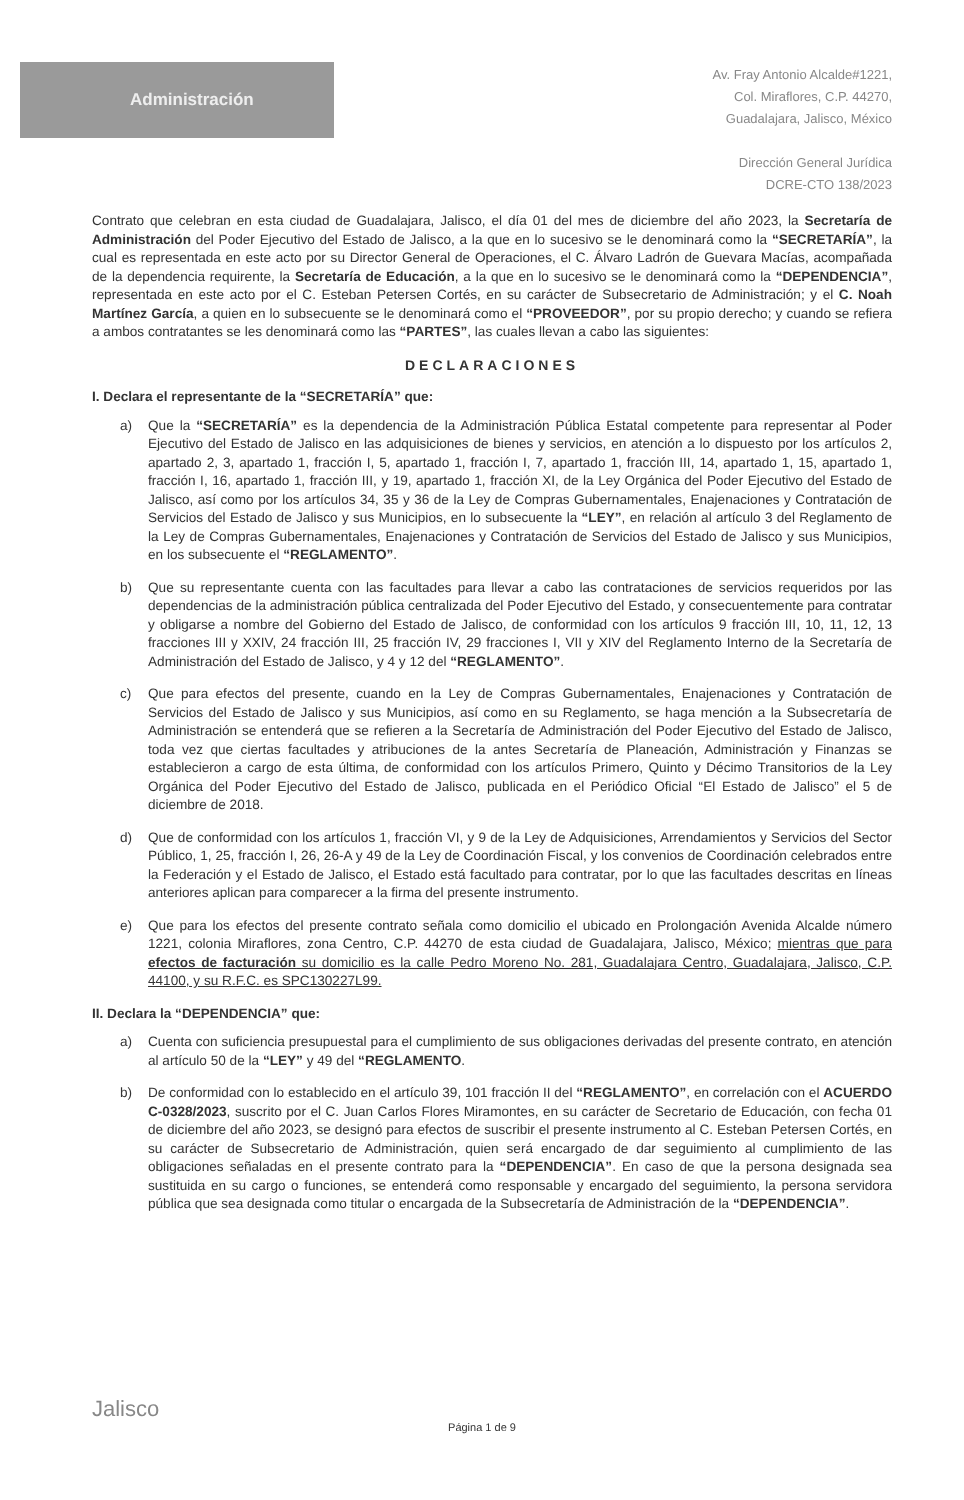Administración
Av. Fray Antonio Alcalde#1221,
Col. Miraflores, C.P. 44270,
Guadalajara, Jalisco, México
Dirección General Jurídica
DCRE-CTO 138/2023
Contrato que celebran en esta ciudad de Guadalajara, Jalisco, el día 01 del mes de diciembre del año 2023, la Secretaría de Administración del Poder Ejecutivo del Estado de Jalisco, a la que en lo sucesivo se le denominará como la “SECRETARÍA”, la cual es representada en este acto por su Director General de Operaciones, el C. Álvaro Ladrón de Guevara Macías, acompañada de la dependencia requirente, la Secretaría de Educación, a la que en lo sucesivo se le denominará como la “DEPENDENCIA”, representada en este acto por el C. Esteban Petersen Cortés, en su carácter de Subsecretario de Administración; y el C. Noah Martínez García, a quien en lo subsecuente se le denominará como el “PROVEEDOR”, por su propio derecho; y cuando se refiera a ambos contratantes se les denominará como las “PARTES”, las cuales llevan a cabo las siguientes:
DECLARACIONES
I. Declara el representante de la “SECRETARÍA” que:
a) Que la “SECRETARÍA” es la dependencia de la Administración Pública Estatal competente para representar al Poder Ejecutivo del Estado de Jalisco en las adquisiciones de bienes y servicios, en atención a lo dispuesto por los artículos 2, apartado 2, 3, apartado 1, fracción I, 5, apartado 1, fracción I, 7, apartado 1, fracción III, 14, apartado 1, 15, apartado 1, fracción I, 16, apartado 1, fracción III, y 19, apartado 1, fracción XI, de la Ley Orgánica del Poder Ejecutivo del Estado de Jalisco, así como por los artículos 34, 35 y 36 de la Ley de Compras Gubernamentales, Enajenaciones y Contratación de Servicios del Estado de Jalisco y sus Municipios, en lo subsecuente la “LEY”, en relación al artículo 3 del Reglamento de la Ley de Compras Gubernamentales, Enajenaciones y Contratación de Servicios del Estado de Jalisco y sus Municipios, en los subsecuente el “REGLAMENTO”.
b) Que su representante cuenta con las facultades para llevar a cabo las contrataciones de servicios requeridos por las dependencias de la administración pública centralizada del Poder Ejecutivo del Estado, y consecuentemente para contratar y obligarse a nombre del Gobierno del Estado de Jalisco, de conformidad con los artículos 9 fracción III, 10, 11, 12, 13 fracciones III y XXIV, 24 fracción III, 25 fracción IV, 29 fracciones I, VII y XIV del Reglamento Interno de la Secretaría de Administración del Estado de Jalisco, y 4 y 12 del “REGLAMENTO”.
c) Que para efectos del presente, cuando en la Ley de Compras Gubernamentales, Enajenaciones y Contratación de Servicios del Estado de Jalisco y sus Municipios, así como en su Reglamento, se haga mención a la Subsecretaría de Administración se entenderá que se refieren a la Secretaría de Administración del Poder Ejecutivo del Estado de Jalisco, toda vez que ciertas facultades y atribuciones de la antes Secretaría de Planeación, Administración y Finanzas se establecieron a cargo de esta última, de conformidad con los artículos Primero, Quinto y Décimo Transitorios de la Ley Orgánica del Poder Ejecutivo del Estado de Jalisco, publicada en el Periódico Oficial “El Estado de Jalisco” el 5 de diciembre de 2018.
d) Que de conformidad con los artículos 1, fracción VI, y 9 de la Ley de Adquisiciones, Arrendamientos y Servicios del Sector Público, 1, 25, fracción I, 26, 26-A y 49 de la Ley de Coordinación Fiscal, y los convenios de Coordinación celebrados entre la Federación y el Estado de Jalisco, el Estado está facultado para contratar, por lo que las facultades descritas en líneas anteriores aplican para comparecer a la firma del presente instrumento.
e) Que para los efectos del presente contrato señala como domicilio el ubicado en Prolongación Avenida Alcalde número 1221, colonia Miraflores, zona Centro, C.P. 44270 de esta ciudad de Guadalajara, Jalisco, México; mientras que para efectos de facturación su domicilio es la calle Pedro Moreno No. 281, Guadalajara Centro, Guadalajara, Jalisco, C.P. 44100, y su R.F.C. es SPC130227L99.
II. Declara la “DEPENDENCIA” que:
a) Cuenta con suficiencia presupuestal para el cumplimiento de sus obligaciones derivadas del presente contrato, en atención al artículo 50 de la “LEY” y 49 del “REGLAMENTO.
b) De conformidad con lo establecido en el artículo 39, 101 fracción II del “REGLAMENTO”, en correlación con el ACUERDO C-0328/2023, suscrito por el C. Juan Carlos Flores Miramontes, en su carácter de Secretario de Educación, con fecha 01 de diciembre del año 2023, se designó para efectos de suscribir el presente instrumento al C. Esteban Petersen Cortés, en su carácter de Subsecretario de Administración, quien será encargado de dar seguimiento al cumplimiento de las obligaciones señaladas en el presente contrato para la “DEPENDENCIA”. En caso de que la persona designada sea sustituida en su cargo o funciones, se entenderá como responsable y encargado del seguimiento, la persona servidora pública que sea designada como titular o encargada de la Subsecretaría de Administración de la “DEPENDENCIA”.
Jalisco
Página 1 de 9